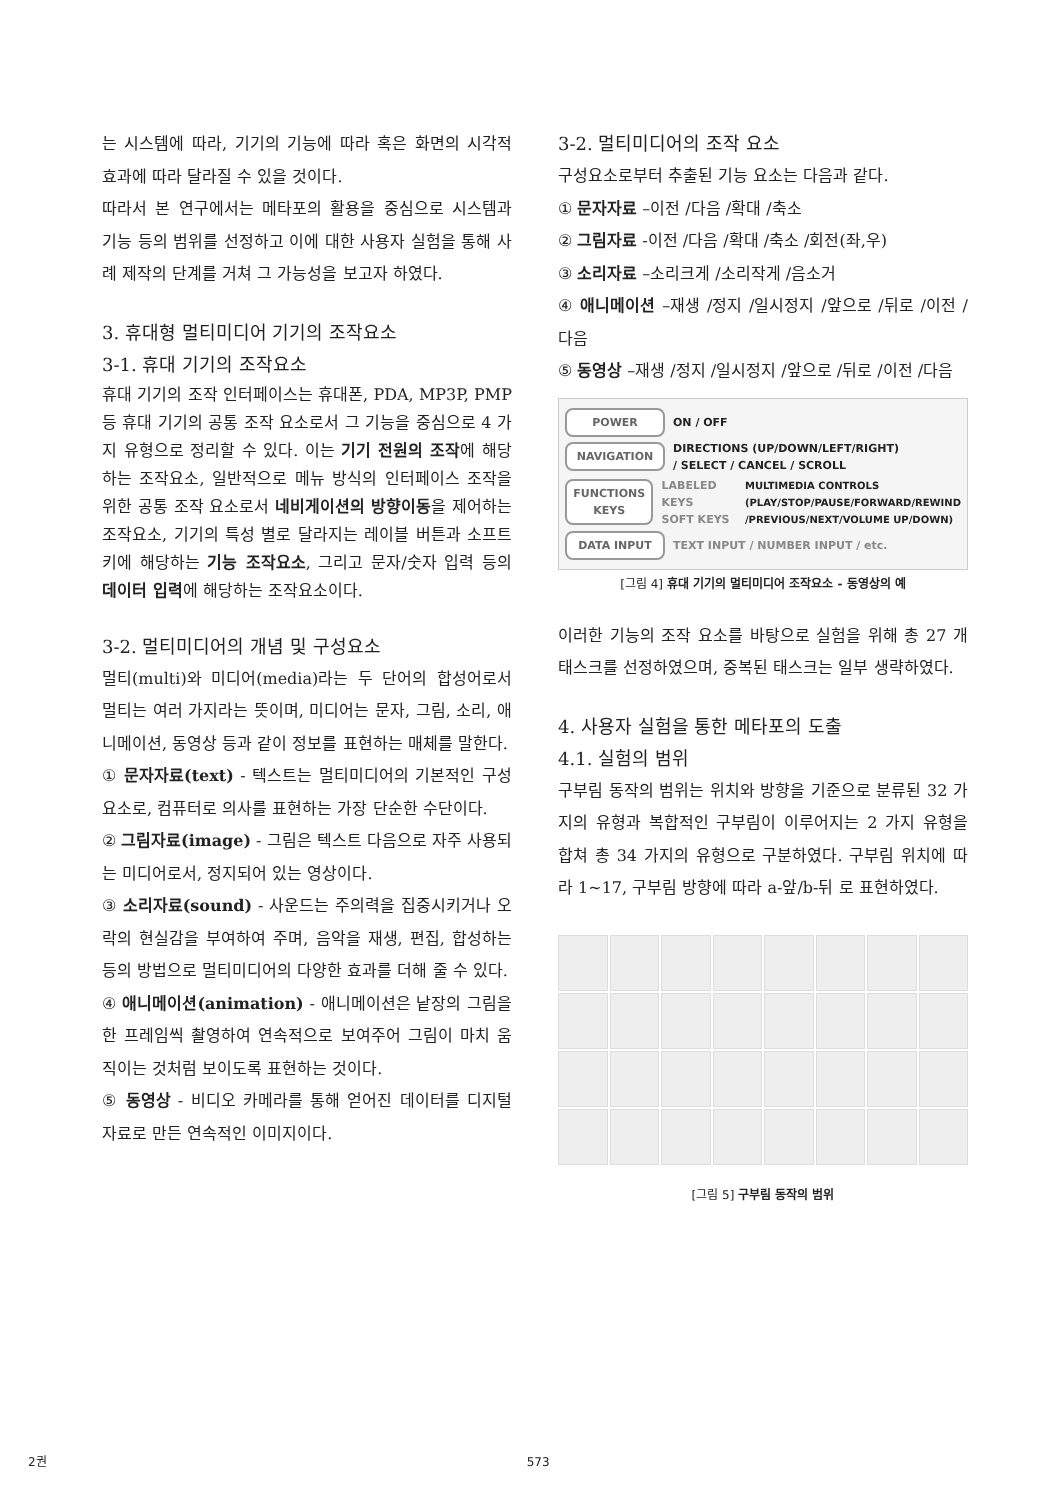는 시스템에 따라, 기기의 기능에 따라 혹은 화면의 시각적 효과에 따라 달라질 수 있을 것이다.
따라서 본 연구에서는 메타포의 활용을 중심으로 시스템과 기능 등의 범위를 선정하고 이에 대한 사용자 실험을 통해 사례 제작의 단계를 거쳐 그 가능성을 보고자 하였다.
3. 휴대형 멀티미디어 기기의 조작요소
3-1. 휴대 기기의 조작요소
휴대 기기의 조작 인터페이스는 휴대폰, PDA, MP3P, PMP 등 휴대 기기의 공통 조작 요소로서 그 기능을 중심으로 4 가지 유형으로 정리할 수 있다. 이는 기기 전원의 조작에 해당하는 조작요소, 일반적으로 메뉴 방식의 인터페이스 조작을 위한 공통 조작 요소로서 네비게이션의 방향이동을 제어하는 조작요소, 기기의 특성 별로 달라지는 레이블 버튼과 소프트 키에 해당하는 기능 조작요소, 그리고 문자/숫자 입력 등의 데이터 입력에 해당하는 조작요소이다.
3-2. 멀티미디어의 개념 및 구성요소
멀티(multi)와 미디어(media)라는 두 단어의 합성어로서 멀티는 여러 가지라는 뜻이며, 미디어는 문자, 그림, 소리, 애니메이션, 동영상 등과 같이 정보를 표현하는 매체를 말한다.
① 문자자료(text) - 텍스트는 멀티미디어의 기본적인 구성 요소로, 컴퓨터로 의사를 표현하는 가장 단순한 수단이다.
② 그림자료(image) - 그림은 텍스트 다음으로 자주 사용되는 미디어로서, 정지되어 있는 영상이다.
③ 소리자료(sound) - 사운드는 주의력을 집중시키거나 오락의 현실감을 부여하여 주며, 음악을 재생, 편집, 합성하는 등의 방법으로 멀티미디어의 다양한 효과를 더해 줄 수 있다.
④ 애니메이션(animation) - 애니메이션은 낱장의 그림을 한 프레임씩 촬영하여 연속적으로 보여주어 그림이 마치 움직이는 것처럼 보이도록 표현하는 것이다.
⑤ 동영상 - 비디오 카메라를 통해 얻어진 데이터를 디지털 자료로 만든 연속적인 이미지이다.
3-2. 멀티미디어의 조작 요소
구성요소로부터 추출된 기능 요소는 다음과 같다.
① 문자자료 –이전 /다음 /확대 /축소
② 그림자료 -이전 /다음 /확대 /축소 /회전(좌,우)
③ 소리자료 –소리크게 /소리작게 /음소거
④ 애니메이션 –재생 /정지 /일시정지 /앞으로 /뒤로 /이전 /다음
⑤ 동영상 –재생 /정지 /일시정지 /앞으로 /뒤로 /이전 /다음
POWER
ON / OFF
NAVIGATION
DIRECTIONS (UP/DOWN/LEFT/RIGHT)
/ SELECT / CANCEL / SCROLL
FUNCTIONS KEYS
LABELED KEYS
SOFT KEYS MULTIMEDIA CONTROLS
(PLAY/STOP/PAUSE/FORWARD/REWIND
/PREVIOUS/NEXT/VOLUME UP/DOWN)
DATA INPUT
TEXT INPUT / NUMBER INPUT / etc.
[그림 4] 휴대 기기의 멀티미디어 조작요소 - 동영상의 예
이러한 기능의 조작 요소를 바탕으로 실험을 위해 총 27 개 태스크를 선정하였으며, 중복된 태스크는 일부 생략하였다.
4. 사용자 실험을 통한 메타포의 도출
4.1. 실험의 범위
구부림 동작의 범위는 위치와 방향을 기준으로 분류된 32 가지의 유형과 복합적인 구부림이 이루어지는 2 가지 유형을 합쳐 총 34 가지의 유형으로 구분하였다. 구부림 위치에 따라 1~17, 구부림 방향에 따라 a-앞/b-뒤 로 표현하였다.
[그림 5] 구부림 동작의 범위
2권 573